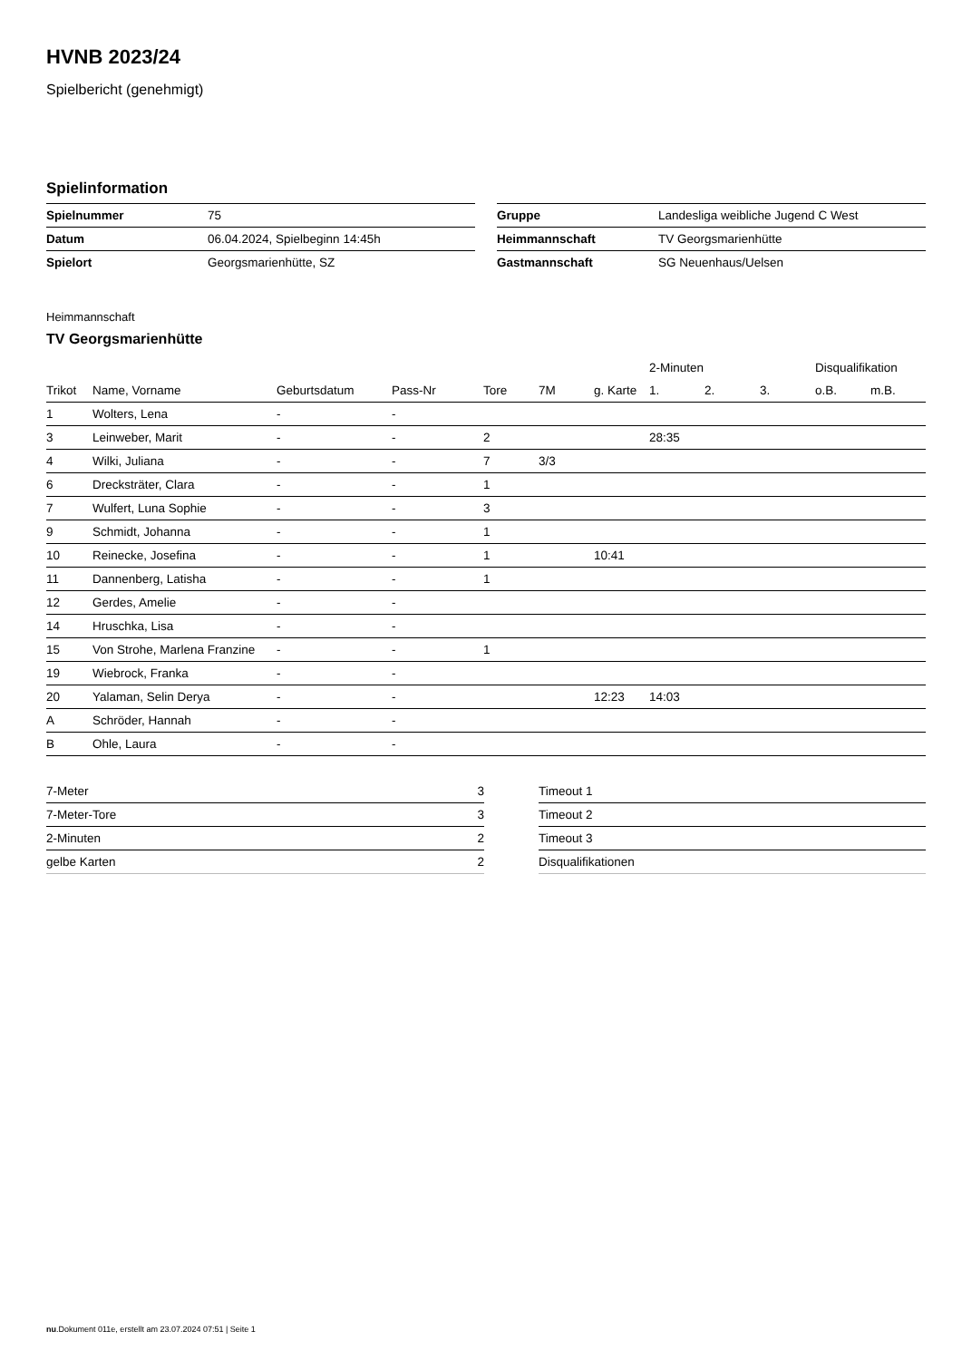HVNB 2023/24
Spielbericht (genehmigt)
Spielinformation
| Spielnummer | 75 |
| Datum | 06.04.2024, Spielbeginn 14:45h |
| Spielort | Georgsmarienhütte, SZ |
| Gruppe | Landesliga weibliche Jugend C West |
| Heimmannschaft | TV Georgsmarienhütte |
| Gastmannschaft | SG Neuenhaus/Uelsen |
Heimmannschaft
TV Georgsmarienhütte
| | | | | | | | 2-Minuten | | | Disqualifikation | |
| --- | --- | --- | --- | --- | --- | --- | --- | --- | --- | --- | --- |
| Trikot | Name, Vorname | Geburtsdatum | Pass-Nr | Tore | 7M | g. Karte | 1. | 2. | 3. | o.B. | m.B. |
| 1 | Wolters, Lena | - | - | | | | | | | | |
| 3 | Leinweber, Marit | - | - | 2 | | | 28:35 | | | | |
| 4 | Wilki, Juliana | - | - | 7 | 3/3 | | | | | | |
| 6 | Drecksträter, Clara | - | - | 1 | | | | | | | |
| 7 | Wulfert, Luna Sophie | - | - | 3 | | | | | | | |
| 9 | Schmidt, Johanna | - | - | 1 | | | | | | | |
| 10 | Reinecke, Josefina | - | - | 1 | | 10:41 | | | | | |
| 11 | Dannenberg, Latisha | - | - | 1 | | | | | | | |
| 12 | Gerdes, Amelie | - | - | | | | | | | | |
| 14 | Hruschka, Lisa | - | - | | | | | | | | |
| 15 | Von Strohe, Marlena Franzine | - | - | 1 | | | | | | | |
| 19 | Wiebrock, Franka | - | - | | | | | | | | |
| 20 | Yalaman, Selin Derya | - | - | | | 12:23 | 14:03 | | | | |
| A | Schröder, Hannah | - | - | | | | | | | | |
| B | Ohle, Laura | - | - | | | | | | | | |
| 7-Meter | 3 |
| 7-Meter-Tore | 3 |
| 2-Minuten | 2 |
| gelbe Karten | 2 |
| Timeout 1 |
| Timeout 2 |
| Timeout 3 |
| Disqualifikationen |
nu.Dokument 011e, erstellt am 23.07.2024 07:51 | Seite 1